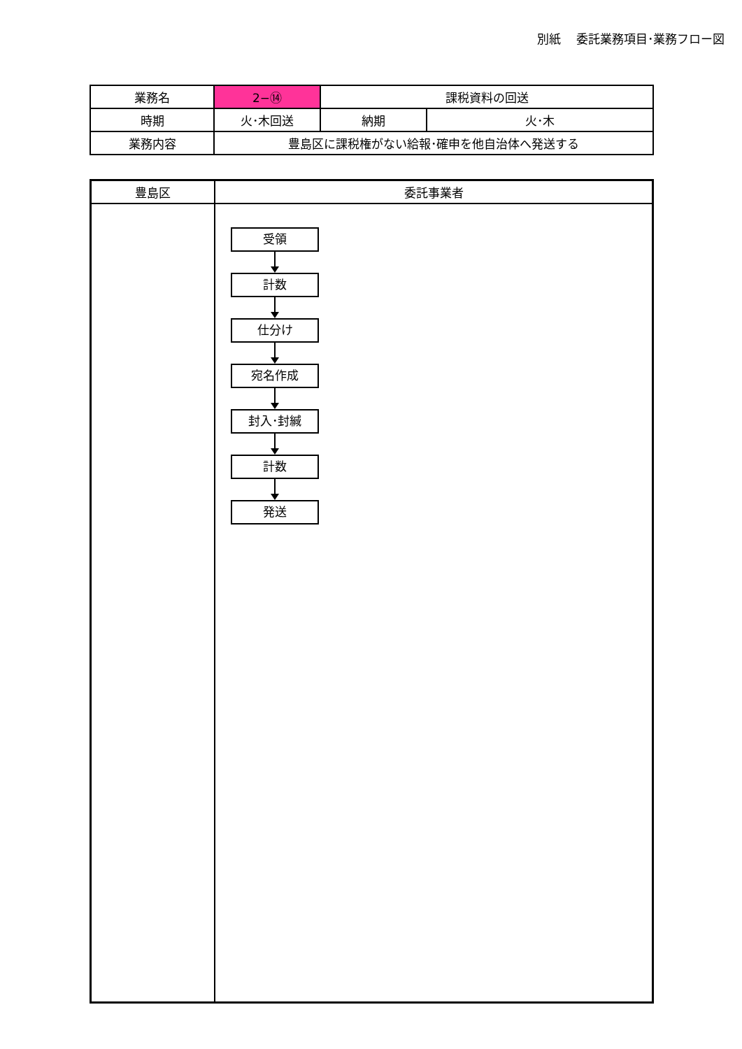別紙　 委託業務項目･業務フロー図
| 業務名 | 2−⑭ | 課税資料の回送 | |
| 時期 | 火･木回送 | 納期 | 火･木 |
| 業務内容 | 豊島区に課税権がない給報･確申を他自治体へ発送する | | |
| 豊島区 | 委託事業者 |
| --- | --- |
受領
計数
仕分け
宛名作成
封入･封緘
計数
発送